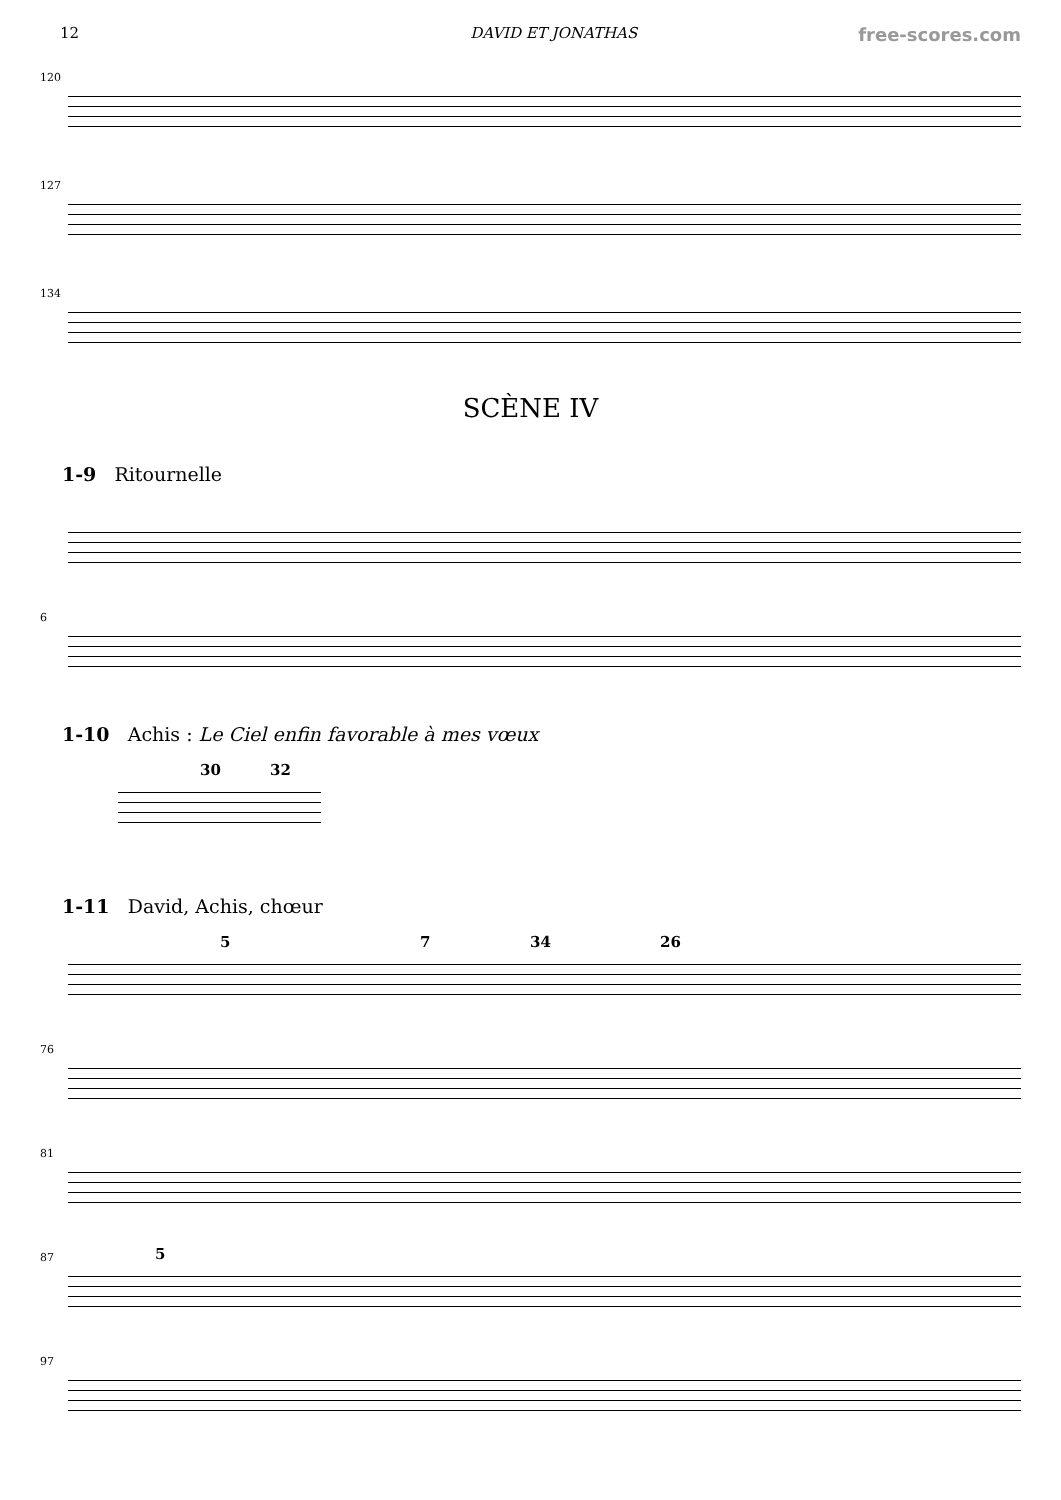12 DAVID ET JONATHAS free-scores.com
120
127
134
SCÈNE IV
1-9 Ritournelle
6
1-10 Achis : Le Ciel enfin favorable à mes vœux
30 32
1-11 David, Achis, chœur
5 7 34 26
76
81
87 5
97